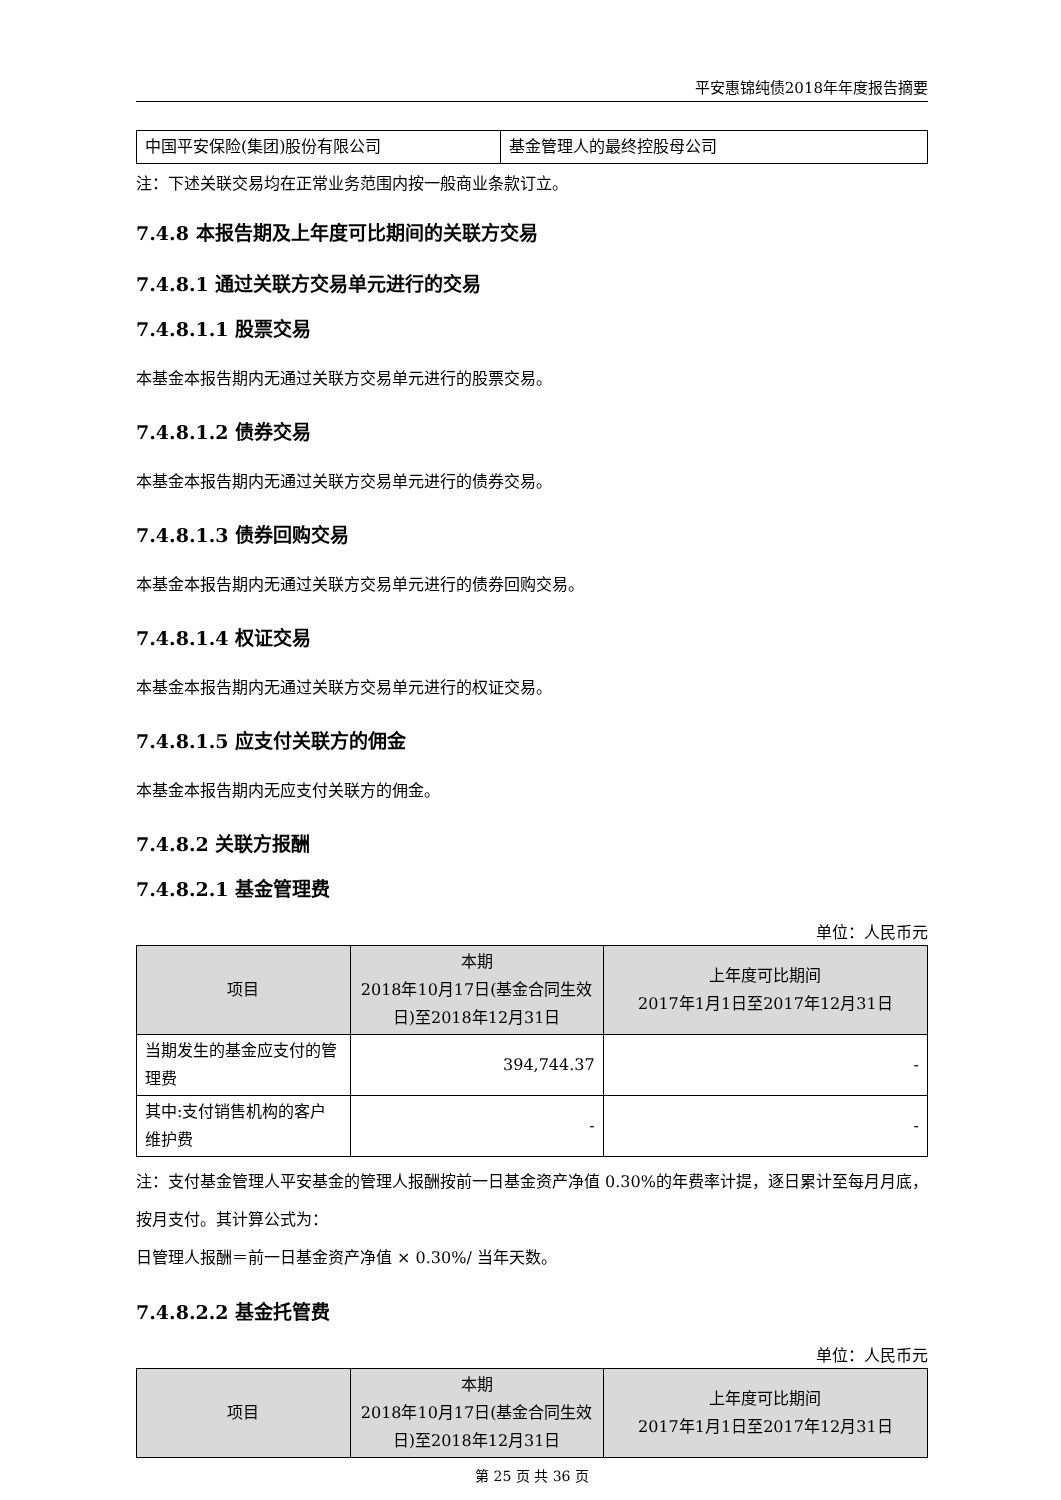平安惠锦纯债2018年年度报告摘要
| 中国平安保险(集团)股份有限公司 | 基金管理人的最终控股母公司 |
注：下述关联交易均在正常业务范围内按一般商业条款订立。
7.4.8 本报告期及上年度可比期间的关联方交易
7.4.8.1 通过关联方交易单元进行的交易
7.4.8.1.1 股票交易
本基金本报告期内无通过关联方交易单元进行的股票交易。
7.4.8.1.2 债券交易
本基金本报告期内无通过关联方交易单元进行的债券交易。
7.4.8.1.3 债券回购交易
本基金本报告期内无通过关联方交易单元进行的债券回购交易。
7.4.8.1.4 权证交易
本基金本报告期内无通过关联方交易单元进行的权证交易。
7.4.8.1.5 应支付关联方的佣金
本基金本报告期内无应支付关联方的佣金。
7.4.8.2 关联方报酬
7.4.8.2.1 基金管理费
单位：人民币元
| 项目 | 本期 2018年10月17日(基金合同生效日)至2018年12月31日 | 上年度可比期间 2017年1月1日至2017年12月31日 |
| --- | --- | --- |
| 当期发生的基金应支付的管理费 | 394,744.37 | - |
| 其中:支付销售机构的客户维护费 | - | - |
注：支付基金管理人平安基金的管理人报酬按前一日基金资产净值 0.30%的年费率计提，逐日累计至每月月底，按月支付。其计算公式为：
日管理人报酬＝前一日基金资产净值 × 0.30%/ 当年天数。
7.4.8.2.2 基金托管费
单位：人民币元
| 项目 | 本期 2018年10月17日(基金合同生效日)至2018年12月31日 | 上年度可比期间 2017年1月1日至2017年12月31日 |
| --- | --- | --- |
第 25 页 共 36 页